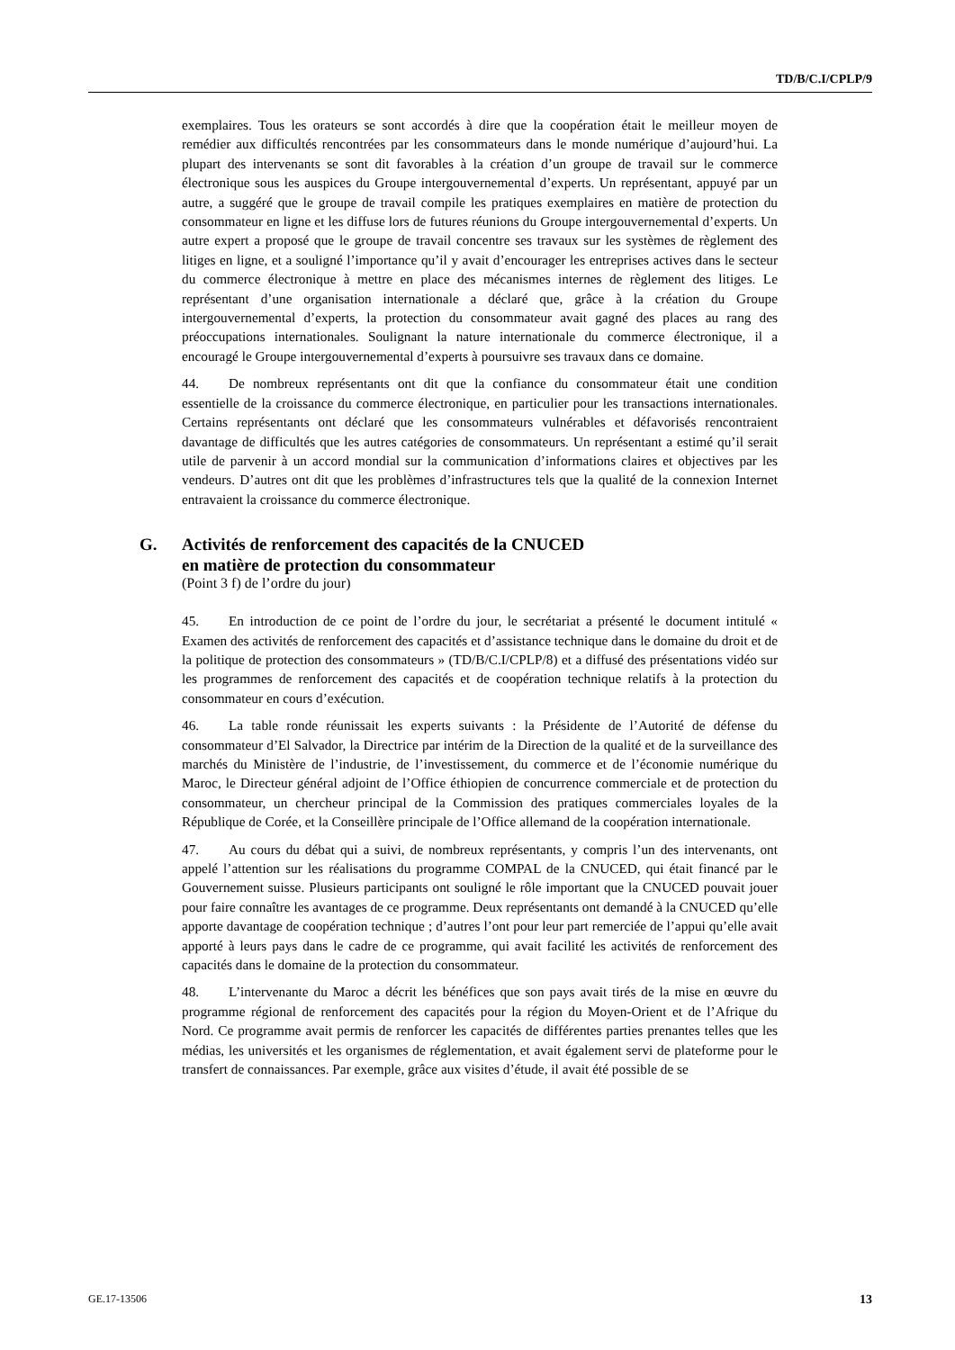TD/B/C.I/CPLP/9
exemplaires. Tous les orateurs se sont accordés à dire que la coopération était le meilleur moyen de remédier aux difficultés rencontrées par les consommateurs dans le monde numérique d’aujourd’hui. La plupart des intervenants se sont dit favorables à la création d’un groupe de travail sur le commerce électronique sous les auspices du Groupe intergouvernemental d’experts. Un représentant, appuyé par un autre, a suggéré que le groupe de travail compile les pratiques exemplaires en matière de protection du consommateur en ligne et les diffuse lors de futures réunions du Groupe intergouvernemental d’experts. Un autre expert a proposé que le groupe de travail concentre ses travaux sur les systèmes de règlement des litiges en ligne, et a souligné l’importance qu’il y avait d’encourager les entreprises actives dans le secteur du commerce électronique à mettre en place des mécanismes internes de règlement des litiges. Le représentant d’une organisation internationale a déclaré que, grâce à la création du Groupe intergouvernemental d’experts, la protection du consommateur avait gagné des places au rang des préoccupations internationales. Soulignant la nature internationale du commerce électronique, il a encouragé le Groupe intergouvernemental d’experts à poursuivre ses travaux dans ce domaine.
44. De nombreux représentants ont dit que la confiance du consommateur était une condition essentielle de la croissance du commerce électronique, en particulier pour les transactions internationales. Certains représentants ont déclaré que les consommateurs vulnérables et défavorisés rencontraient davantage de difficultés que les autres catégories de consommateurs. Un représentant a estimé qu’il serait utile de parvenir à un accord mondial sur la communication d’informations claires et objectives par les vendeurs. D’autres ont dit que les problèmes d’infrastructures tels que la qualité de la connexion Internet entravaient la croissance du commerce électronique.
G. Activités de renforcement des capacités de la CNUCED
en matière de protection du consommateur
(Point 3 f) de l’ordre du jour)
45. En introduction de ce point de l’ordre du jour, le secrétariat a présenté le document intitulé « Examen des activités de renforcement des capacités et d’assistance technique dans le domaine du droit et de la politique de protection des consommateurs » (TD/B/C.I/CPLP/8) et a diffusé des présentations vidéo sur les programmes de renforcement des capacités et de coopération technique relatifs à la protection du consommateur en cours d’exécution.
46. La table ronde réunissait les experts suivants : la Présidente de l’Autorité de défense du consommateur d’El Salvador, la Directrice par intérim de la Direction de la qualité et de la surveillance des marchés du Ministère de l’industrie, de l’investissement, du commerce et de l’économie numérique du Maroc, le Directeur général adjoint de l’Office éthiopien de concurrence commerciale et de protection du consommateur, un chercheur principal de la Commission des pratiques commerciales loyales de la République de Corée, et la Conseillère principale de l’Office allemand de la coopération internationale.
47. Au cours du débat qui a suivi, de nombreux représentants, y compris l’un des intervenants, ont appelé l’attention sur les réalisations du programme COMPAL de la CNUCED, qui était financé par le Gouvernement suisse. Plusieurs participants ont souligné le rôle important que la CNUCED pouvait jouer pour faire connaître les avantages de ce programme. Deux représentants ont demandé à la CNUCED qu’elle apporte davantage de coopération technique ; d’autres l’ont pour leur part remerciée de l’appui qu’elle avait apporté à leurs pays dans le cadre de ce programme, qui avait facilité les activités de renforcement des capacités dans le domaine de la protection du consommateur.
48. L’intervenante du Maroc a décrit les bénéfices que son pays avait tirés de la mise en œuvre du programme régional de renforcement des capacités pour la région du Moyen-Orient et de l’Afrique du Nord. Ce programme avait permis de renforcer les capacités de différentes parties prenantes telles que les médias, les universités et les organismes de réglementation, et avait également servi de plateforme pour le transfert de connaissances. Par exemple, grâce aux visites d’étude, il avait été possible de se
GE.17-13506 13